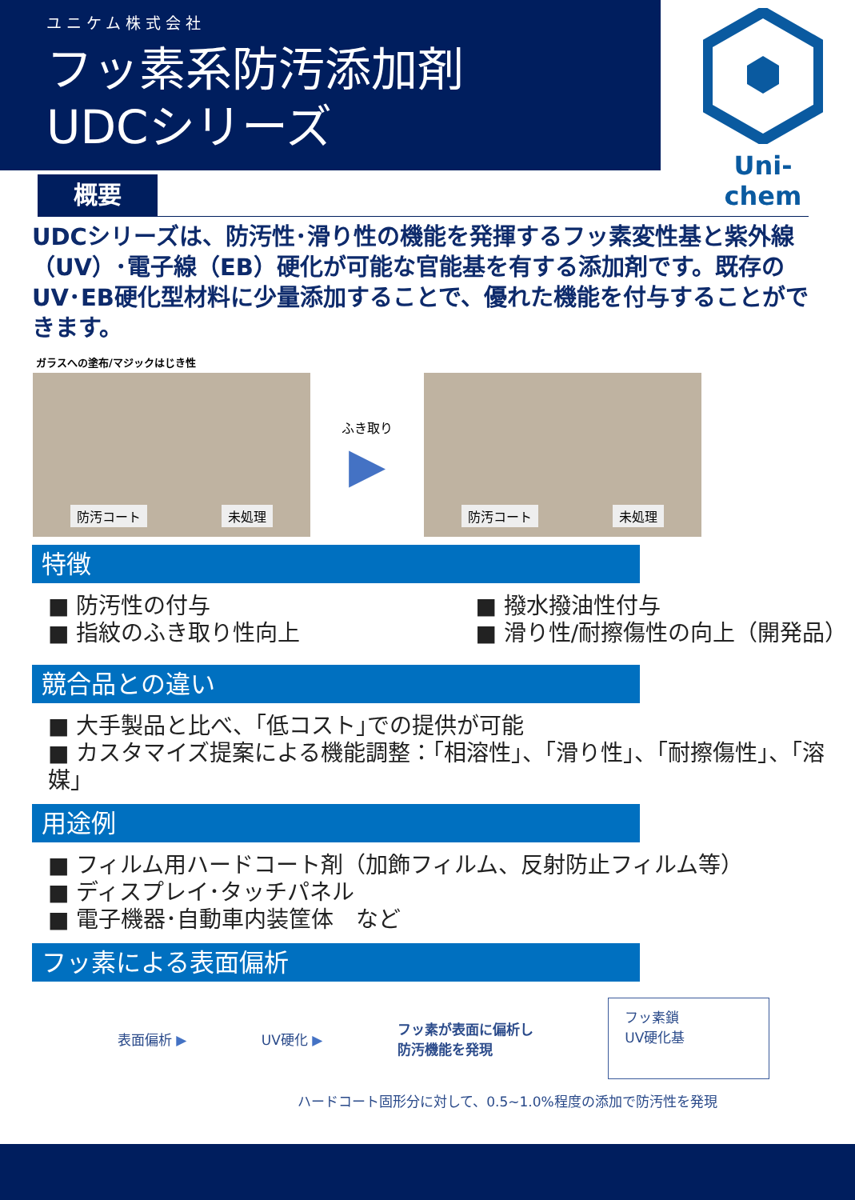ユニケム株式会社
フッ素系防汚添加剤
UDCシリーズ
Uni-chem
概要
UDCシリーズは、防汚性･滑り性の機能を発揮するフッ素変性基と紫外線（UV）･電子線（EB）硬化が可能な官能基を有する添加剤です。既存のUV･EB硬化型材料に少量添加することで、優れた機能を付与することができます。
ガラスへの塗布/マジックはじき性
防汚コート 未処理
ふき取り
▶
防汚コート 未処理
特徴
■ 防汚性の付与
■ 指紋のふき取り性向上
■ 撥水撥油性付与
■ 滑り性/耐擦傷性の向上（開発品）
競合品との違い
■ 大手製品と比べ、｢低コスト｣での提供が可能
■ カスタマイズ提案による機能調整：｢相溶性｣、｢滑り性｣、｢耐擦傷性｣、｢溶媒｣
用途例
■ フィルム用ハードコート剤（加飾フィルム、反射防止フィルム等）
■ ディスプレイ･タッチパネル
■ 電子機器･自動車内装筐体　など
フッ素による表面偏析
表面偏析 ▶ UV硬化 ▶
フッ素が表面に偏析し
防汚機能を発現
フッ素鎖
UV硬化基
ハードコート固形分に対して、0.5~1.0%程度の添加で防汚性を発現